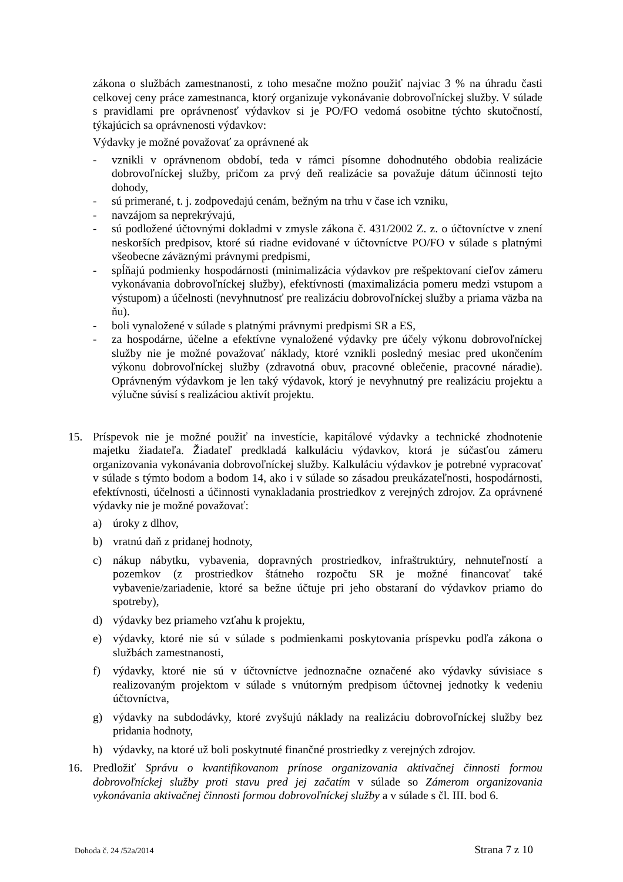zákona o službách zamestnanosti, z toho mesačne možno použiť najviac 3 % na úhradu časti celkovej ceny práce zamestnanca, ktorý organizuje vykonávanie dobrovoľníckej služby. V súlade s pravidlami pre oprávnenosť výdavkov si je PO/FO vedomá osobitne týchto skutočností, týkajúcich sa oprávnenosti výdavkov:
Výdavky je možné považovať za oprávnené ak
- vznikli v oprávnenom období, teda v rámci písomne dohodnutého obdobia realizácie dobrovoľníckej služby, pričom za prvý deň realizácie sa považuje dátum účinnosti tejto dohody,
- sú primerané, t. j. zodpovedajú cenám, bežným na trhu v čase ich vzniku,
- navzájom sa neprekrývajú,
- sú podložené účtovnými dokladmi v zmysle zákona č. 431/2002 Z. z. o účtovníctve v znení neskorších predpisov, ktoré sú riadne evidované v účtovníctve PO/FO v súlade s platnými všeobecne záväznými právnymi predpismi,
- spĺňajú podmienky hospodárnosti (minimalizácia výdavkov pre rešpektovaní cieľov zámeru vykonávania dobrovoľníckej služby), efektívnosti (maximalizácia pomeru medzi vstupom a výstupom) a účelnosti (nevyhnutnosť pre realizáciu dobrovoľníckej služby a priama väzba na ňu).
- boli vynaložené v súlade s platnými právnymi predpismi SR a ES,
- za hospodárne, účelne a efektívne vynaložené výdavky pre účely výkonu dobrovoľníckej služby nie je možné považovať náklady, ktoré vznikli posledný mesiac pred ukončením výkonu dobrovoľníckej služby (zdravotná obuv, pracovné oblečenie, pracovné náradie). Oprávneným výdavkom je len taký výdavok, ktorý je nevyhnutný pre realizáciu projektu a výlučne súvisí s realizáciou aktivít projektu.
15. Príspevok nie je možné použiť na investície, kapitálové výdavky a technické zhodnotenie majetku žiadateľa. Žiadateľ predkladá kalkuláciu výdavkov, ktorá je súčasťou zámeru organizovania vykonávania dobrovoľníckej služby. Kalkuláciu výdavkov je potrebné vypracovať v súlade s týmto bodom a bodom 14, ako i v súlade so zásadou preukázateľnosti, hospodárnosti, efektívnosti, účelnosti a účinnosti vynakladania prostriedkov z verejných zdrojov. Za oprávnené výdavky nie je možné považovať:
a) úroky z dlhov,
b) vratnú daň z pridanej hodnoty,
c) nákup nábytku, vybavenia, dopravných prostriedkov, infraštruktúry, nehnuteľností a pozemkov (z prostriedkov štátneho rozpočtu SR je možné financovať také vybavenie/zariadenie, ktoré sa bežne účtuje pri jeho obstaraní do výdavkov priamo do spotreby),
d) výdavky bez priameho vzťahu k projektu,
e) výdavky, ktoré nie sú v súlade s podmienkami poskytovania príspevku podľa zákona o službách zamestnanosti,
f) výdavky, ktoré nie sú v účtovníctve jednoznačne označené ako výdavky súvisiace s realizovaným projektom v súlade s vnútorným predpisom účtovnej jednotky k vedeniu účtovníctva,
g) výdavky na subdodávky, ktoré zvyšujú náklady na realizáciu dobrovoľníckej služby bez pridania hodnoty,
h) výdavky, na ktoré už boli poskytnuté finančné prostriedky z verejných zdrojov.
16. Predložiť Správu o kvantifikovanom prínose organizovania aktivačnej činnosti formou dobrovoľníckej služby proti stavu pred jej začatím v súlade so Zámerom organizovania vykonávania aktivačnej činnosti formou dobrovoľníckej služby a v súlade s čl. III. bod 6.
Dohoda č. 24 /52a/2014 Strana 7 z 10